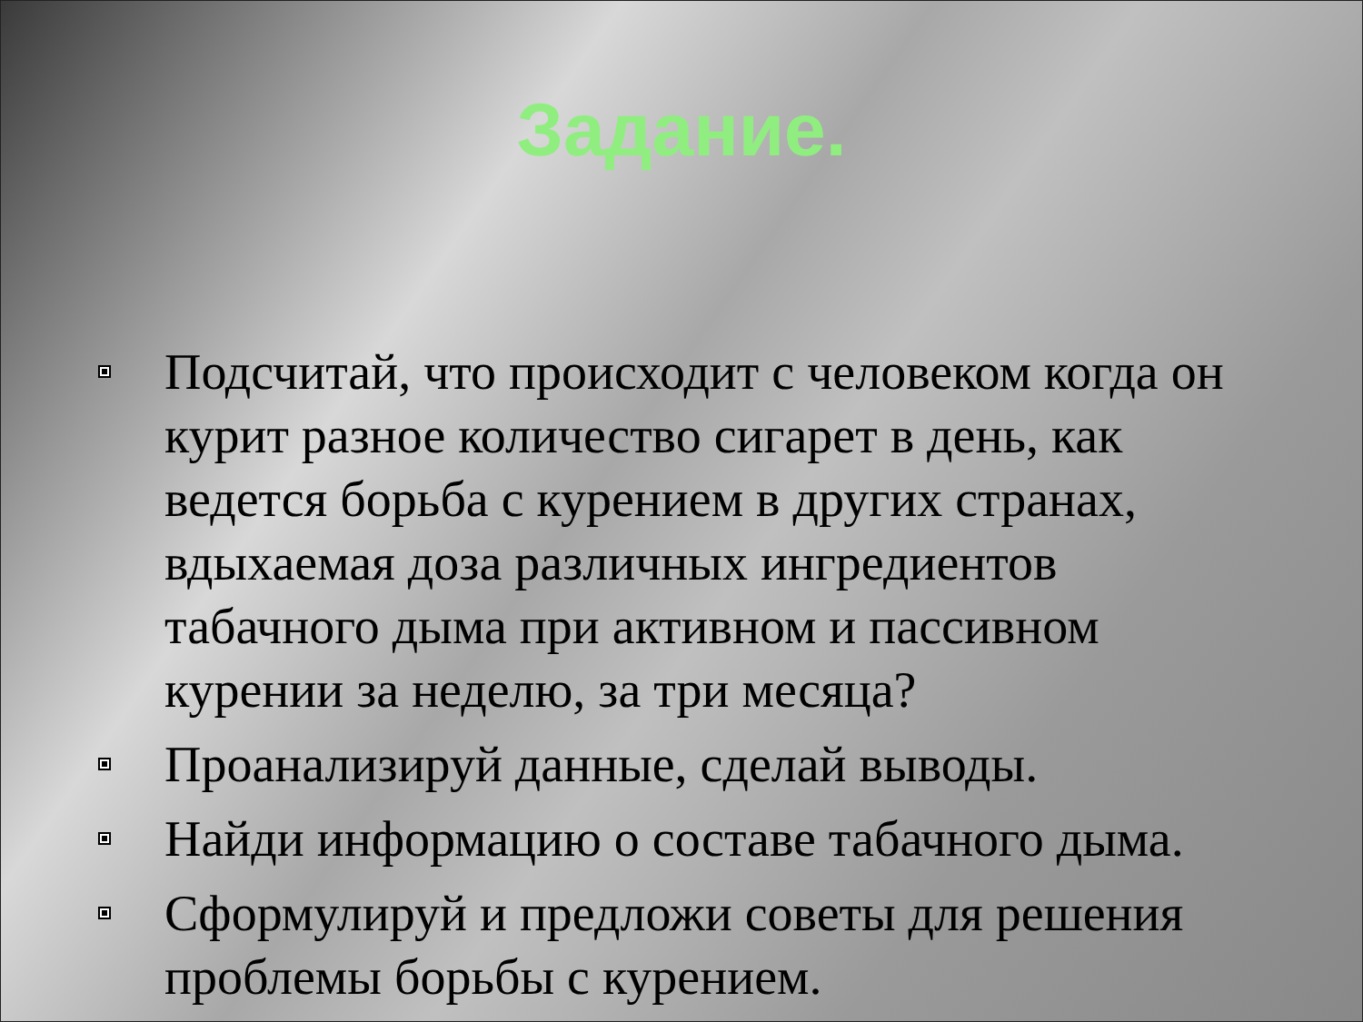Задание.
Подсчитай, что происходит с человеком когда он курит разное количество сигарет в день, как ведется борьба с курением в других странах, вдыхаемая доза различных ингредиентов табачного дыма при активном и пассивном курении за неделю, за три месяца?
Проанализируй данные, сделай выводы.
Найди информацию о составе табачного дыма.
Сформулируй и предложи советы для решения проблемы борьбы с курением.